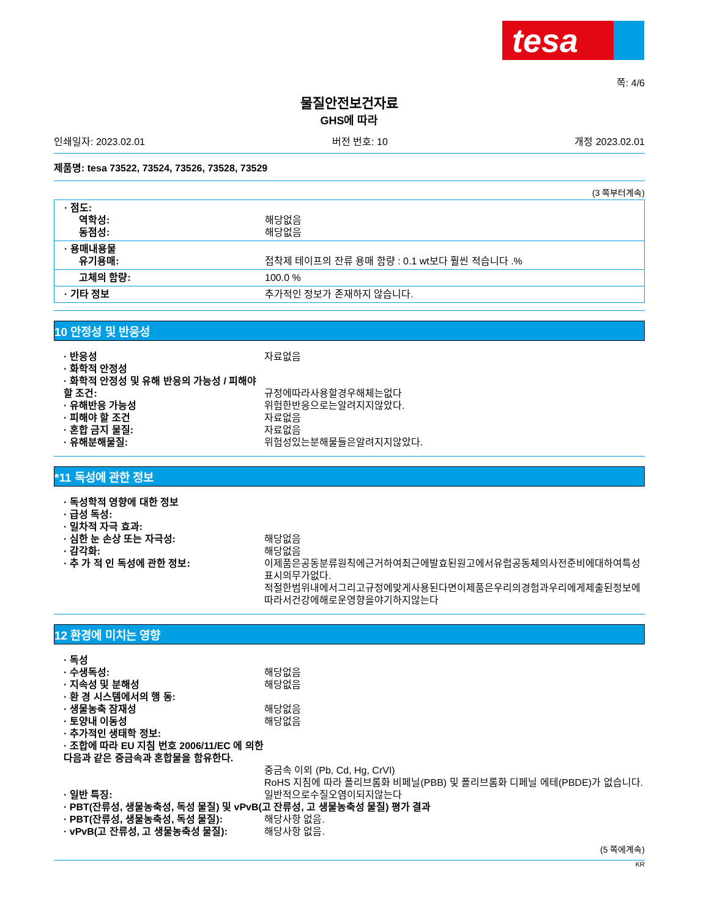tesa
쪽: 4/6
물질안전보건자료
GHS에 따라
인쇄일자: 2023.02.01 버전 번호: 10 개정 2023.02.01
제품명: tesa 73522, 73524, 73526, 73528, 73529
(3 쪽부터계속)
· 점도:
역학성: 해당없음
동점성: 해당없음
· 용매내용물
유기용매: 접착제 테이프의 잔류 용매 함량 : 0.1 wt보다 훨씬 적습니다 .%
고체의 함량: 100.0 %
· 기타 정보 추가적인 정보가 존재하지 않습니다.
10 안정성 및 반응성
· 반응성 자료없음
· 화학적 안정성
· 화학적 안정성 및 유해 반응의 가능성 / 피해야 할 조건:
규정에따라사용할경우해체는없다
· 유해반응 가능성 위험한반응으로는알려지지않았다.
· 피해야 할 조건 자료없음
· 혼합 금지 물질: 자료없음
· 유해분해물질: 위험성있는분해물들은알려지지않았다.
*11 독성에 관한 정보
· 독성학적 영향에 대한 정보
· 급성 독성:
· 일차적 자극 효과:
· 심한 눈 손상 또는 자극성: 해당없음
· 감각화: 해당없음
· 추 가 적 인 독성에 관한 정보: 이제품은공동분류원칙에근거하여최근에발효된원고에서유럽공동체의사전준비에대하여특성표시의무가없다.
적절한범위내에서그리고규정에맞게사용된다면이제품은우리의경험과우리에게제출된정보에따라서건강에해로운영향을야기하지않는다
12 환경에 미치는 영향
· 독성
· 수생독성: 해당없음
· 지속성 및 분해성 해당없음
· 환 경 시스템에서의 행 동:
· 생물농축 잠재성 해당없음
· 토양내 이동성 해당없음
· 추가적인 생태학 정보:
· 조합에 따라 EU 지침 번호 2006/11/EC 에 의한 다음과 같은 중금속과 혼합물을 함유한다.
중금속 이외 (Pb, Cd, Hg, CrVI)
RoHS 지침에 따라 폴리브롬화 비페닐(PBB) 및 폴리브롬화 디페닐 에테(PBDE)가 없습니다.
· 일반 특징: 일반적으로수질오염이되지않는다
· PBT(잔류성, 생물농축성, 독성 물질) 및 vPvB(고 잔류성, 고 생물농축성 물질) 평가 결과
· PBT(잔류성, 생물농축성, 독성 물질): 해당사항 없음.
· vPvB(고 잔류성, 고 생물농축성 물질): 해당사항 없음.
(5 쪽에계속)
KR